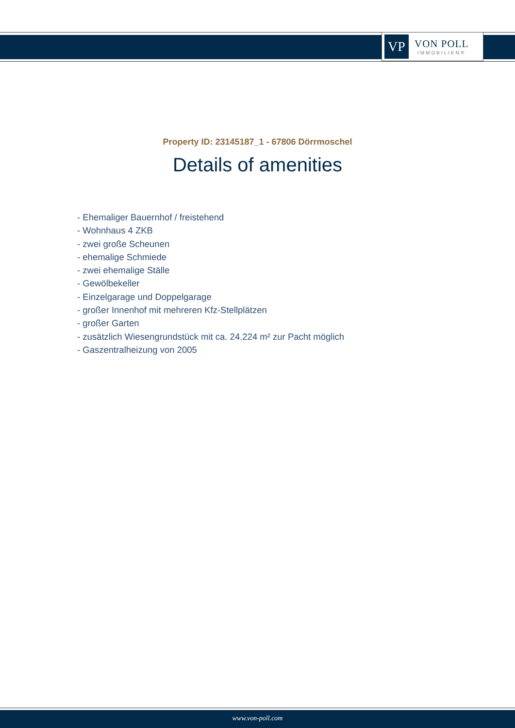VP
VON POLL
IMMOBILIEN®
Property ID: 23145187_1 - 67806 Dörrmoschel
Details of amenities
- Ehemaliger Bauernhof / freistehend
- Wohnhaus 4 ZKB
- zwei große Scheunen
- ehemalige Schmiede
- zwei ehemalige Ställe
- Gewölbekeller
- Einzelgarage und Doppelgarage
- großer Innenhof mit mehreren Kfz-Stellplätzen
- großer Garten
- zusätzlich Wiesengrundstück mit ca. 24.224 m² zur Pacht möglich
- Gaszentralheizung von 2005
www.von-poll.com